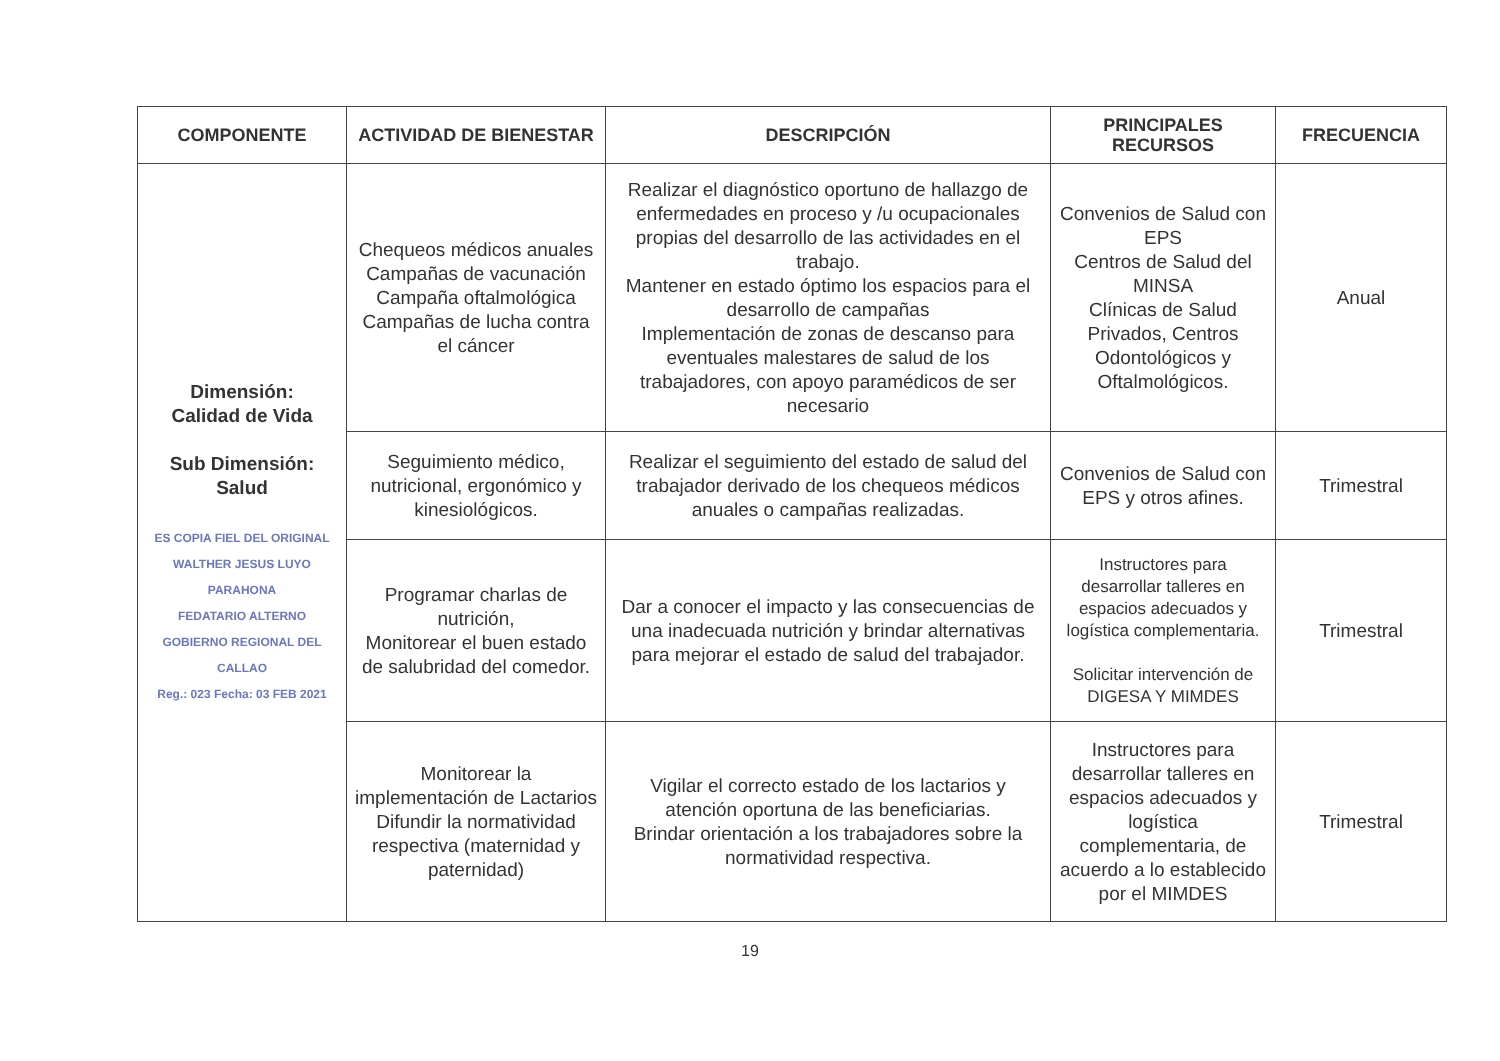| COMPONENTE | ACTIVIDAD DE BIENESTAR | DESCRIPCIÓN | PRINCIPALES RECURSOS | FRECUENCIA |
| --- | --- | --- | --- | --- |
| Dimensión: Calidad de Vida Sub Dimensión: Salud ES COPIA FIEL DEL ORIGINAL WALTHER JESUS LUYO PARAHONA FEDATARIO ALTERNO GOBIERNO REGIONAL DEL CALLAO Reg.: 023 Fecha: 03 FEB 2021 | Chequeos médicos anuales Campañas de vacunación Campaña oftalmológica Campañas de lucha contra el cáncer | Realizar el diagnóstico oportuno de hallazgo de enfermedades en proceso y /u ocupacionales propias del desarrollo de las actividades en el trabajo. Mantener en estado óptimo los espacios para el desarrollo de campañas Implementación de zonas de descanso para eventuales malestares de salud de los trabajadores, con apoyo paramédicos de ser necesario | Convenios de Salud con EPS Centros de Salud del MINSA Clínicas de Salud Privados, Centros Odontológicos y Oftalmológicos. | Anual |
| | Seguimiento médico, nutricional, ergonómico y kinesiológicos. | Realizar el seguimiento del estado de salud del trabajador derivado de los chequeos médicos anuales o campañas realizadas. | Convenios de Salud con EPS y otros afines. | Trimestral |
| | Programar charlas de nutrición, Monitorear el buen estado de salubridad del comedor. | Dar a conocer el impacto y las consecuencias de una inadecuada nutrición y brindar alternativas para mejorar el estado de salud del trabajador. | Instructores para desarrollar talleres en espacios adecuados y logística complementaria. Solicitar intervención de DIGESA Y MIMDES | Trimestral |
| | Monitorear la implementación de Lactarios Difundir la normatividad respectiva (maternidad y paternidad) | Vigilar el correcto estado de los lactarios y atención oportuna de las beneficiarias. Brindar orientación a los trabajadores sobre la normatividad respectiva. | Instructores para desarrollar talleres en espacios adecuados y logística complementaria, de acuerdo a lo establecido por el MIMDES | Trimestral |
19